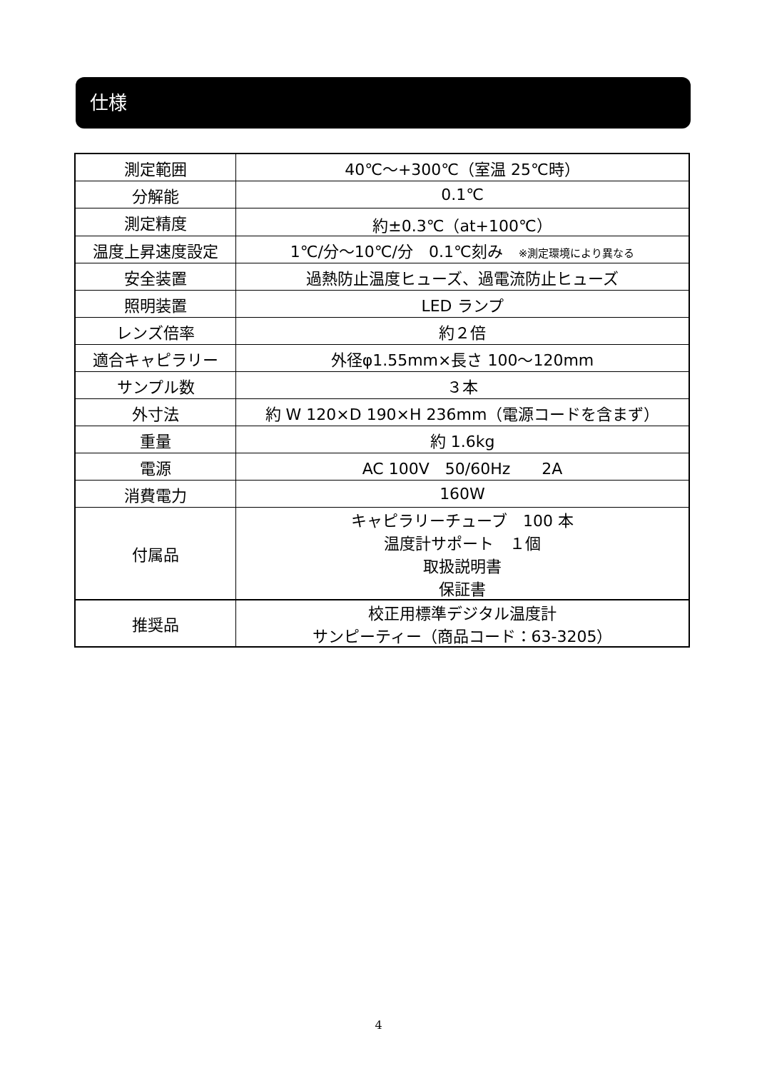仕様
| 測定範囲 | 40℃～+300℃（室温 25℃時） |
| 分解能 | 0.1℃ |
| 測定精度 | 約±0.3℃（at+100℃） |
| 温度上昇速度設定 | 1℃/分～10℃/分 0.1℃刻み ※測定環境により異なる |
| 安全装置 | 過熱防止温度ヒューズ、過電流防止ヒューズ |
| 照明装置 | LED ランプ |
| レンズ倍率 | 約２倍 |
| 適合キャピラリー | 外径φ1.55mm×長さ 100～120mm |
| サンプル数 | ３本 |
| 外寸法 | 約 W 120×D 190×H 236mm（電源コードを含まず） |
| 重量 | 約 1.6kg |
| 電源 | AC 100V 50/60Hz 2A |
| 消費電力 | 160W |
| 付属品 | キャピラリーチューブ 100 本 温度計サポート １個 取扱説明書 保証書 |
| 推奨品 | 校正用標準デジタル温度計 サンピーティー（商品コード：63-3205） |
4